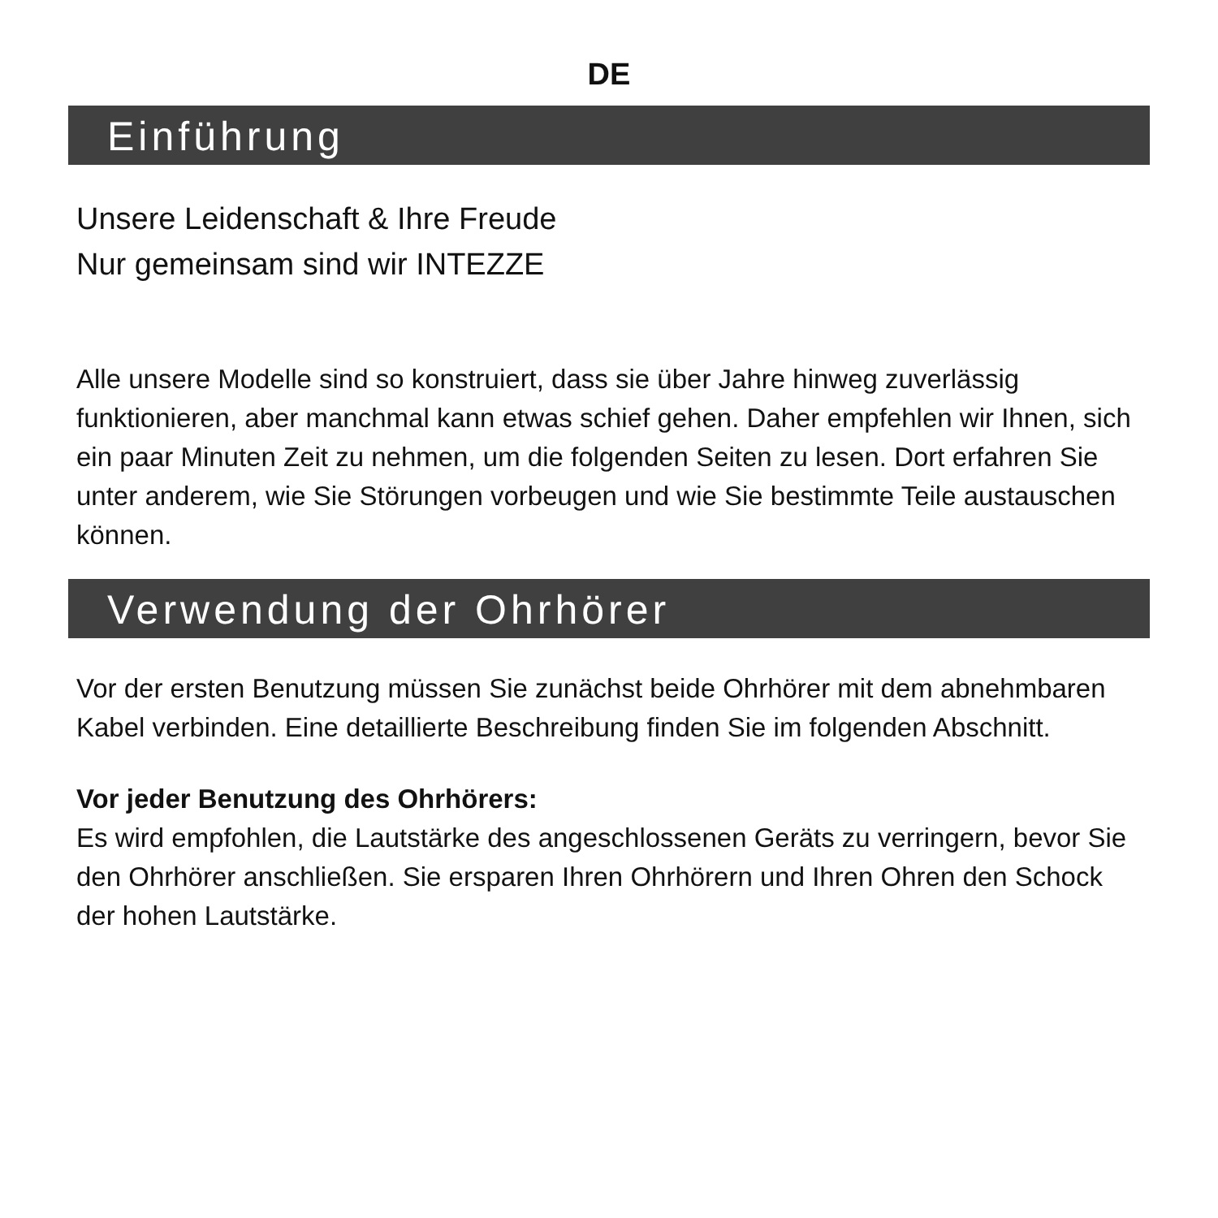DE
Einführung
Unsere Leidenschaft & Ihre Freude
Nur gemeinsam sind wir INTEZZE
Alle unsere Modelle sind so konstruiert, dass sie über Jahre hinweg zuverlässig funktionieren, aber manchmal kann etwas schief gehen. Daher empfehlen wir Ihnen, sich ein paar Minuten Zeit zu nehmen, um die folgenden Seiten zu lesen. Dort erfahren Sie unter anderem, wie Sie Störungen vorbeugen und wie Sie bestimmte Teile austauschen können.
Verwendung der Ohrhörer
Vor der ersten Benutzung müssen Sie zunächst beide Ohrhörer mit dem abnehmbaren Kabel verbinden. Eine detaillierte Beschreibung finden Sie im folgenden Abschnitt.
Vor jeder Benutzung des Ohrhörers:
Es wird empfohlen, die Lautstärke des angeschlossenen Geräts zu verringern, bevor Sie den Ohrhörer anschließen. Sie ersparen Ihren Ohrhörern und Ihren Ohren den Schock der hohen Lautstärke.